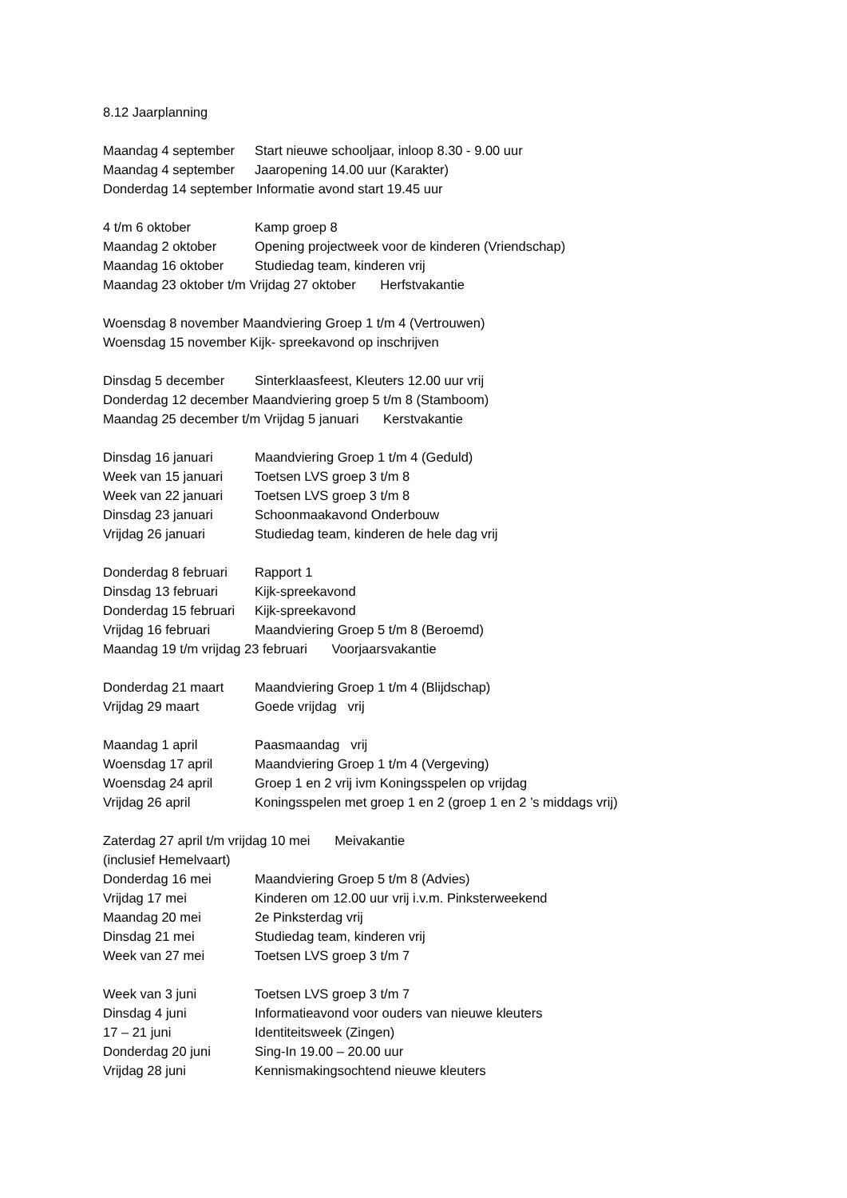8.12 Jaarplanning
Maandag 4 september Start nieuwe schooljaar, inloop 8.30 - 9.00 uur
Maandag 4 september Jaaropening 14.00 uur (Karakter)
Donderdag 14 september Informatie avond start 19.45 uur
4 t/m 6 oktober Kamp groep 8
Maandag 2 oktober Opening projectweek voor de kinderen (Vriendschap)
Maandag 16 oktober Studiedag team, kinderen vrij
Maandag 23 oktober t/m Vrijdag 27 oktober Herfstvakantie
Woensdag 8 november Maandviering Groep 1 t/m 4 (Vertrouwen)
Woensdag 15 november Kijk- spreekavond op inschrijven
Dinsdag 5 december Sinterklaasfeest, Kleuters 12.00 uur vrij
Donderdag 12 december Maandviering groep 5 t/m 8 (Stamboom)
Maandag 25 december t/m Vrijdag 5 januari Kerstvakantie
Dinsdag 16 januari Maandviering Groep 1 t/m 4 (Geduld)
Week van 15 januari Toetsen LVS groep 3 t/m 8
Week van 22 januari Toetsen LVS groep 3 t/m 8
Dinsdag 23 januari Schoonmaakavond Onderbouw
Vrijdag 26 januari Studiedag team, kinderen de hele dag vrij
Donderdag 8 februari Rapport 1
Dinsdag 13 februari Kijk-spreekavond
Donderdag 15 februari Kijk-spreekavond
Vrijdag 16 februari Maandviering Groep 5 t/m 8 (Beroemd)
Maandag 19 t/m vrijdag 23 februari Voorjaarsvakantie
Donderdag 21 maart Maandviering Groep 1 t/m 4 (Blijdschap)
Vrijdag 29 maart Goede vrijdag vrij
Maandag 1 april Paasmaandag vrij
Woensdag 17 april Maandviering Groep 1 t/m 4 (Vergeving)
Woensdag 24 april Groep 1 en 2 vrij ivm Koningsspelen op vrijdag
Vrijdag 26 april Koningsspelen met groep 1 en 2 (groep 1 en 2 ’s middags vrij)
Zaterdag 27 april t/m vrijdag 10 mei Meivakantie
(inclusief Hemelvaart)
Donderdag 16 mei Maandviering Groep 5 t/m 8 (Advies)
Vrijdag 17 mei Kinderen om 12.00 uur vrij i.v.m. Pinksterweekend
Maandag 20 mei 2e Pinksterdag vrij
Dinsdag 21 mei Studiedag team, kinderen vrij
Week van 27 mei Toetsen LVS groep 3 t/m 7
Week van 3 juni Toetsen LVS groep 3 t/m 7
Dinsdag 4 juni Informatieavond voor ouders van nieuwe kleuters
17 – 21 juni Identiteitsweek (Zingen)
Donderdag 20 juni Sing-In 19.00 – 20.00 uur
Vrijdag 28 juni Kennismakingsochtend nieuwe kleuters